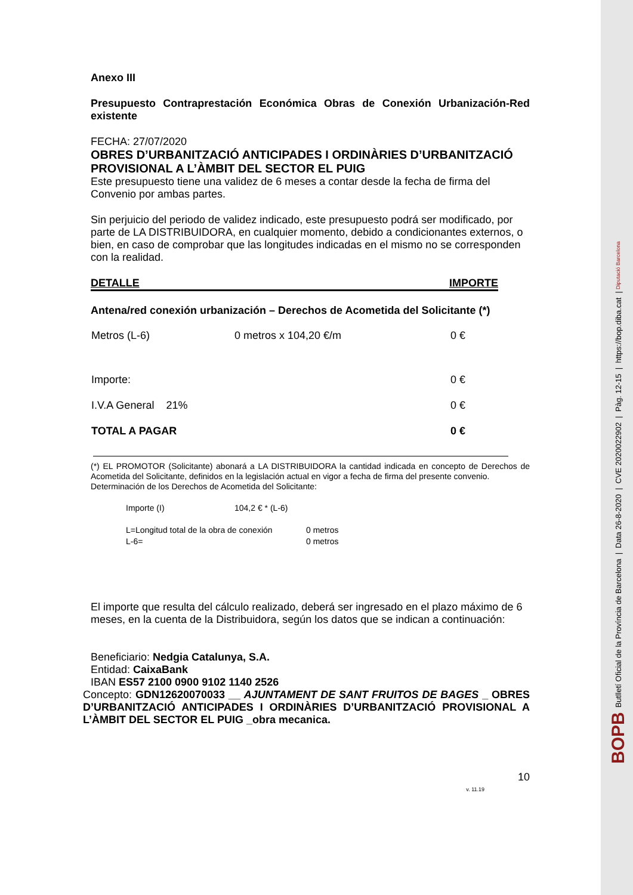Anexo III
Presupuesto Contraprestación Económica Obras de Conexión Urbanización-Red existente
FECHA: 27/07/2020
OBRES D’URBANITZACIÓ ANTICIPADES I ORDINÀRIES D’URBANITZACIÓ PROVISIONAL A L’ÀMBIT DEL SECTOR EL PUIG
Este presupuesto tiene una validez de 6 meses a contar desde la fecha de firma del Convenio por ambas partes.
Sin perjuicio del periodo de validez indicado, este presupuesto podrá ser modificado, por parte de LA DISTRIBUIDORA, en cualquier momento, debido a condicionantes externos, o bien, en caso de comprobar que las longitudes indicadas en el mismo no se corresponden con la realidad.
DETALLE IMPORTE
Antena/red conexión urbanización – Derechos de Acometida del Solicitante (*)
| Metros (L-6) | 0 metros x 104,20 €/m | 0 € |
| Importe: | | 0 € |
| I.V.A General 21% | | 0 € |
| TOTAL A PAGAR | | 0 € |
(*) EL PROMOTOR (Solicitante) abonará a LA DISTRIBUIDORA la cantidad indicada en concepto de Derechos de Acometida del Solicitante, definidos en la legislación actual en vigor a fecha de firma del presente convenio.
Determinación de los Derechos de Acometida del Solicitante:
| Importe (I) | 104,2 € * (L-6) |
| L=Longitud total de la obra de conexión | 0 metros |
| L-6= | 0 metros |
El importe que resulta del cálculo realizado, deberá ser ingresado en el plazo máximo de 6 meses, en la cuenta de la Distribuidora, según los datos que se indican a continuación:
Beneficiario: Nedgia Catalunya, S.A.
Entidad: CaixaBank
IBAN ES57 2100 0900 9102 1140 2526
Concepto: GDN12620070033 __ AJUNTAMENT DE SANT FRUITOS DE BAGES _ OBRES D’URBANITZACIÓ ANTICIPADES I ORDINÀRIES D’URBANITZACIÓ PROVISIONAL A L’ÀMBIT DEL SECTOR EL PUIG _obra mecanica.
10
v. 11.19
BOPB Butlletí Oficial de la Província de Barcelona | Data 26-8-2020 | CVE 2020022902 | Pàg. 12-15 | https://bop.diba.cat | Diputació Barcelona